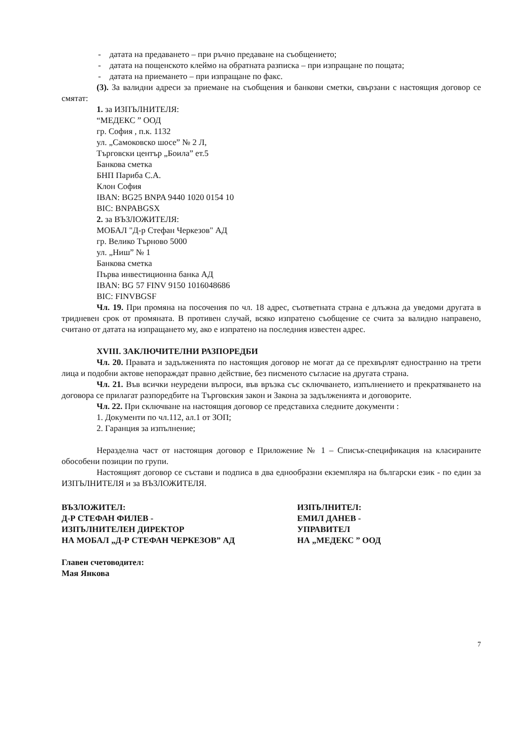- датата на предаването – при ръчно предаване на съобщението;
- датата на пощенското клеймо на обратната разписка – при изпращане по пощата;
- датата на приемането – при изпращане по факс.
(3). За валидни адреси за приемане на съобщения и банкови сметки, свързани с настоящия договор се смятат:
1. за ИЗПЪЛНИТЕЛЯ:
“МЕДЕКС ” ООД
гр. София , п.к. 1132
ул. „Самоковско шосе” № 2 Л,
Търговски център „Боила” ет.5
Банкова сметка
БНП Париба С.А.
Клон София
IBAN: BG25 BNPA 9440 1020 0154 10
BIC: BNPABGSX
2. за ВЪЗЛОЖИТЕЛЯ:
МОБАЛ "Д-р Стефан Черкезов" АД
гр. Велико Търново 5000
ул. „Ниш” № 1
Банкова сметка
Първа инвестиционна банка АД
IBAN: BG 57 FINV 9150 1016048686
BIC: FINVBGSF
Чл. 19. При промяна на посочения по чл. 18 адрес, съответната страна е длъжна да уведоми другата в тридневен срок от промяната. В противен случай, всяко изпратено съобщение се счита за валидно направено, считано от датата на изпращането му, ако е изпратено на последния известен адрес.
XVIII. ЗАКЛЮЧИТЕЛНИ РАЗПОРЕДБИ
Чл. 20. Правата и задълженията по настоящия договор не могат да се прехвърлят едностранно на трети лица и подобни актове непораждат правно действие, без писменото съгласие на другата страна.
Чл. 21. Във всички неуредени въпроси, във връзка със сключването, изпълнението и прекратяването на договора се прилагат разпоредбите на Търговския закон и Закона за задълженията и договорите.
Чл. 22. При сключване на настоящия договор се представиха следните документи :
1. Документи по чл.112, ал.1 от ЗОП;
2. Гаранция за изпълнение;
Неразделна част от настоящия договор е Приложение № 1 – Списък-спецификация на класираните обособени позиции по групи.
Настоящият договор се състави и подписа в два еднообразни екземпляра на български език - по един за ИЗПЪЛНИТЕЛЯ и за ВЪЗЛОЖИТЕЛЯ.
ВЪЗЛОЖИТЕЛ:
Д-Р СТЕФАН ФИЛЕВ -
ИЗПЪЛНИТЕЛЕН ДИРЕКТОР
НА МОБАЛ „Д-Р СТЕФАН ЧЕРКЕЗОВ” АД
Главен счетоводител:
Мая Янкова
ИЗПЪЛНИТЕЛ:
ЕМИЛ ДАНЕВ -
УПРАВИТЕЛ
НА „МЕДЕКС ” ООД
7